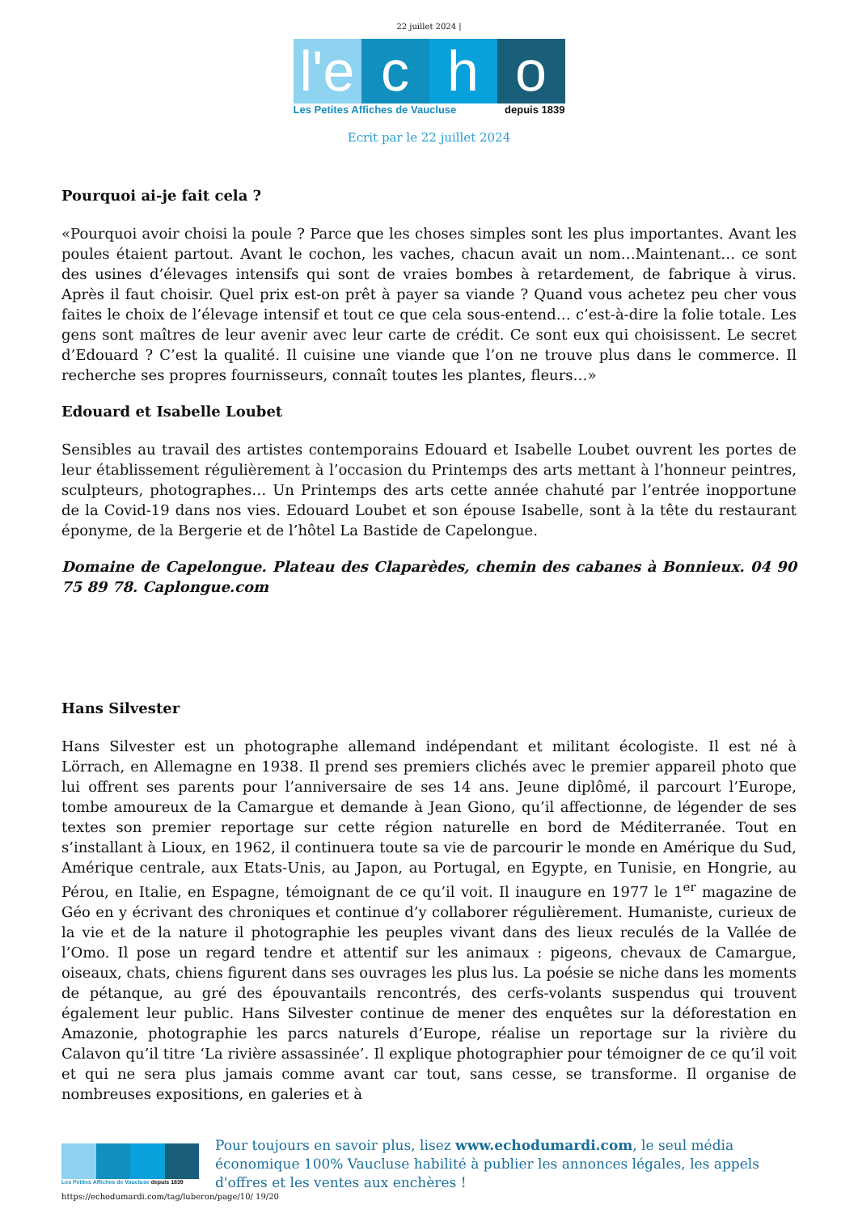22 juillet 2024 |
l'e c h o
Les Petites Affiches de Vaucluse depuis 1839
Ecrit par le 22 juillet 2024
Pourquoi ai-je fait cela ?
«Pourquoi avoir choisi la poule ? Parce que les choses simples sont les plus importantes. Avant les poules étaient partout. Avant le cochon, les vaches, chacun avait un nom…Maintenant… ce sont des usines d’élevages intensifs qui sont de vraies bombes à retardement, de fabrique à virus. Après il faut choisir. Quel prix est-on prêt à payer sa viande ? Quand vous achetez peu cher vous faites le choix de l’élevage intensif et tout ce que cela sous-entend… c’est-à-dire la folie totale. Les gens sont maîtres de leur avenir avec leur carte de crédit. Ce sont eux qui choisissent. Le secret d’Edouard ? C’est la qualité. Il cuisine une viande que l’on ne trouve plus dans le commerce. Il recherche ses propres fournisseurs, connaît toutes les plantes, fleurs…»
Edouard et Isabelle Loubet
Sensibles au travail des artistes contemporains Edouard et Isabelle Loubet ouvrent les portes de leur établissement régulièrement à l’occasion du Printemps des arts mettant à l’honneur peintres, sculpteurs, photographes… Un Printemps des arts cette année chahuté par l’entrée inopportune de la Covid-19 dans nos vies. Edouard Loubet et son épouse Isabelle, sont à la tête du restaurant éponyme, de la Bergerie et de l’hôtel La Bastide de Capelongue.
Domaine de Capelongue. Plateau des Claparèdes, chemin des cabanes à Bonnieux. 04 90 75 89 78. Caplongue.com
Hans Silvester
Hans Silvester est un photographe allemand indépendant et militant écologiste. Il est né à Lörrach, en Allemagne en 1938. Il prend ses premiers clichés avec le premier appareil photo que lui offrent ses parents pour l’anniversaire de ses 14 ans. Jeune diplômé, il parcourt l’Europe, tombe amoureux de la Camargue et demande à Jean Giono, qu’il affectionne, de légender de ses textes son premier reportage sur cette région naturelle en bord de Méditerranée. Tout en s’installant à Lioux, en 1962, il continuera toute sa vie de parcourir le monde en Amérique du Sud, Amérique centrale, aux Etats-Unis, au Japon, au Portugal, en Egypte, en Tunisie, en Hongrie, au Pérou, en Italie, en Espagne, témoignant de ce qu’il voit. Il inaugure en 1977 le 1<sup>er</sup> magazine de Géo en y écrivant des chroniques et continue d’y collaborer régulièrement. Humaniste, curieux de la vie et de la nature il photographie les peuples vivant dans des lieux reculés de la Vallée de l’Omo. Il pose un regard tendre et attentif sur les animaux : pigeons, chevaux de Camargue, oiseaux, chats, chiens figurent dans ses ouvrages les plus lus. La poésie se niche dans les moments de pétanque, au gré des épouvantails rencontrés, des cerfs-volants suspendus qui trouvent également leur public. Hans Silvester continue de mener des enquêtes sur la déforestation en Amazonie, photographie les parcs naturels d’Europe, réalise un reportage sur la rivière du Calavon qu’il titre ‘La rivière assassinée’. Il explique photographier pour témoigner de ce qu’il voit et qui ne sera plus jamais comme avant car tout, sans cesse, se transforme. Il organise de nombreuses expositions, en galeries et à
Les Petites Affiches de Vaucluse depuis 1839
Pour toujours en savoir plus, lisez www.echodumardi.com, le seul média économique 100% Vaucluse habilité à publier les annonces légales, les appels d'offres et les ventes aux enchères !
https://echodumardi.com/tag/luberon/page/10/ 19/20